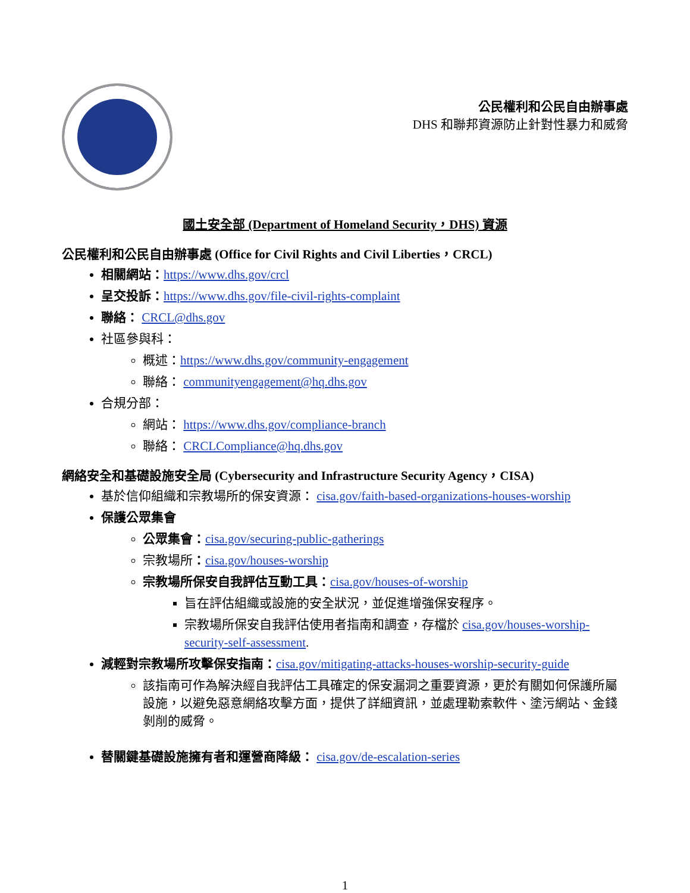公民權利和公民自由辦事處
DHS 和聯邦資源防止針對性暴力和威脅
國土安全部 (Department of Homeland Security，DHS) 資源
公民權利和公民自由辦事處 (Office for Civil Rights and Civil Liberties，CRCL)
相關網站：https://www.dhs.gov/crcl
呈交投訴：https://www.dhs.gov/file-civil-rights-complaint
聯絡： CRCL@dhs.gov
社區參與科：
概述：https://www.dhs.gov/community-engagement
聯絡： communityengagement@hq.dhs.gov
合規分部：
網站： https://www.dhs.gov/compliance-branch
聯絡： CRCLCompliance@hq.dhs.gov
網絡安全和基礎設施安全局 (Cybersecurity and Infrastructure Security Agency，CISA)
基於信仰組織和宗教場所的保安資源： cisa.gov/faith-based-organizations-houses-worship
保護公眾集會
公眾集會：cisa.gov/securing-public-gatherings
宗教場所：cisa.gov/houses-worship
宗教場所保安自我評估互動工具：cisa.gov/houses-of-worship
旨在評估組織或設施的安全狀況，並促進增強保安程序。
宗教場所保安自我評估使用者指南和調查，存檔於 cisa.gov/houses-worship-security-self-assessment.
減輕對宗教場所攻擊保安指南：cisa.gov/mitigating-attacks-houses-worship-security-guide
該指南可作為解決經自我評估工具確定的保安漏洞之重要資源，更於有關如何保護所屬設施，以避免惡意網絡攻擊方面，提供了詳細資訊，並處理勒索軟件、塗污網站、金錢剝削的威脅。
替關鍵基礎設施擁有者和運營商降級： cisa.gov/de-escalation-series
1